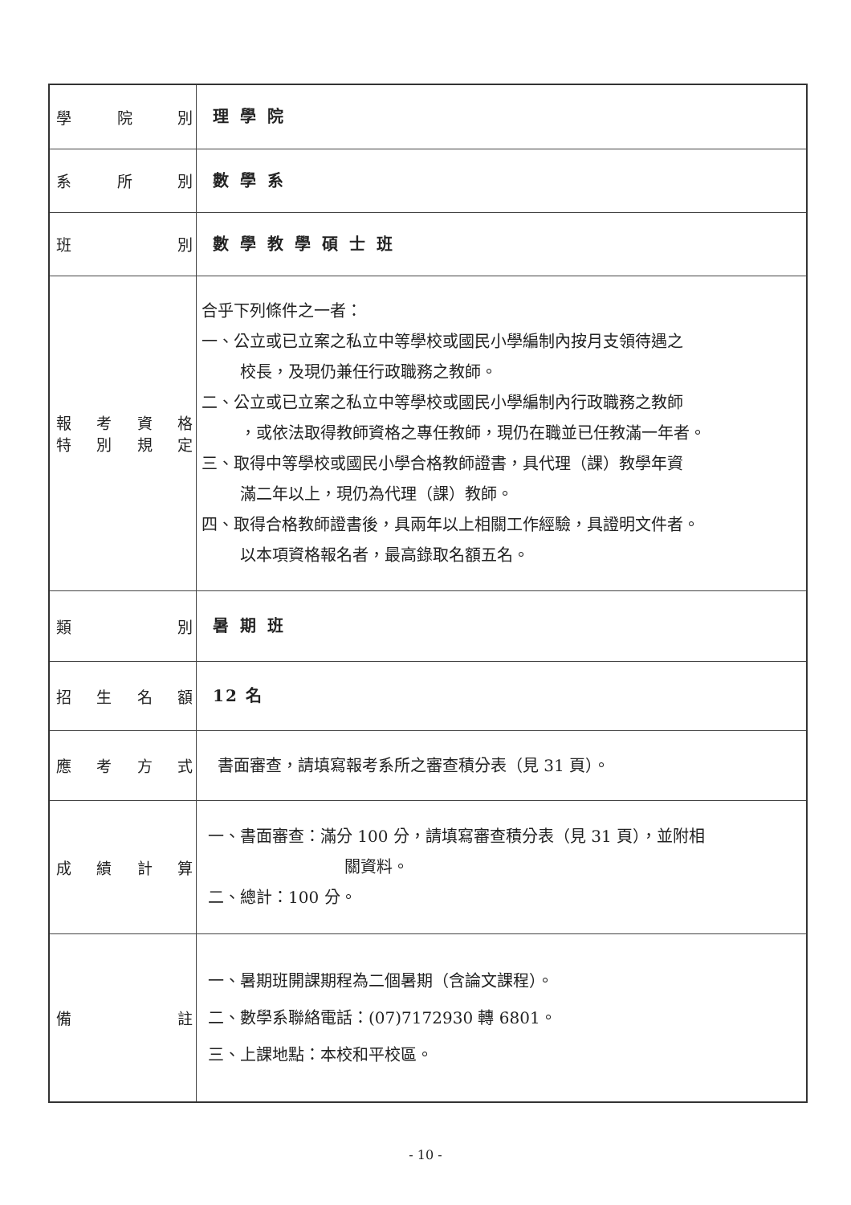| 學 院 別 | 理學院 |
| 系 所 別 | 數學系 |
| 班 別 | 數學教學碩士班 |
| 報 考 資 格 特 別 規 定 | 合乎下列條件之一者： 一、公立或已立案之私立中等學校或國民小學編制內按月支領待遇之 校長，及現仍兼任行政職務之教師。 二、公立或已立案之私立中等學校或國民小學編制內行政職務之教師 ，或依法取得教師資格之專任教師，現仍在職並已任教滿一年者。 三、取得中等學校或國民小學合格教師證書，具代理（課）教學年資 滿二年以上，現仍為代理（課）教師。 四、取得合格教師證書後，具兩年以上相關工作經驗，具證明文件者。 以本項資格報名者，最高錄取名額五名。 |
| 類 別 | 暑期班 |
| 招 生 名 額 | 12 名 |
| 應 考 方 式 | 書面審查，請填寫報考系所之審查積分表（見 31 頁）。 |
| 成 績 計 算 | 一、書面審查：滿分 100 分，請填寫審查積分表（見 31 頁），並附相 關資料。 二、總計：100 分。 |
| 備 註 | 一、暑期班開課期程為二個暑期（含論文課程）。 二、數學系聯絡電話：(07)7172930 轉 6801。 三、上課地點：本校和平校區。 |
- 10 -